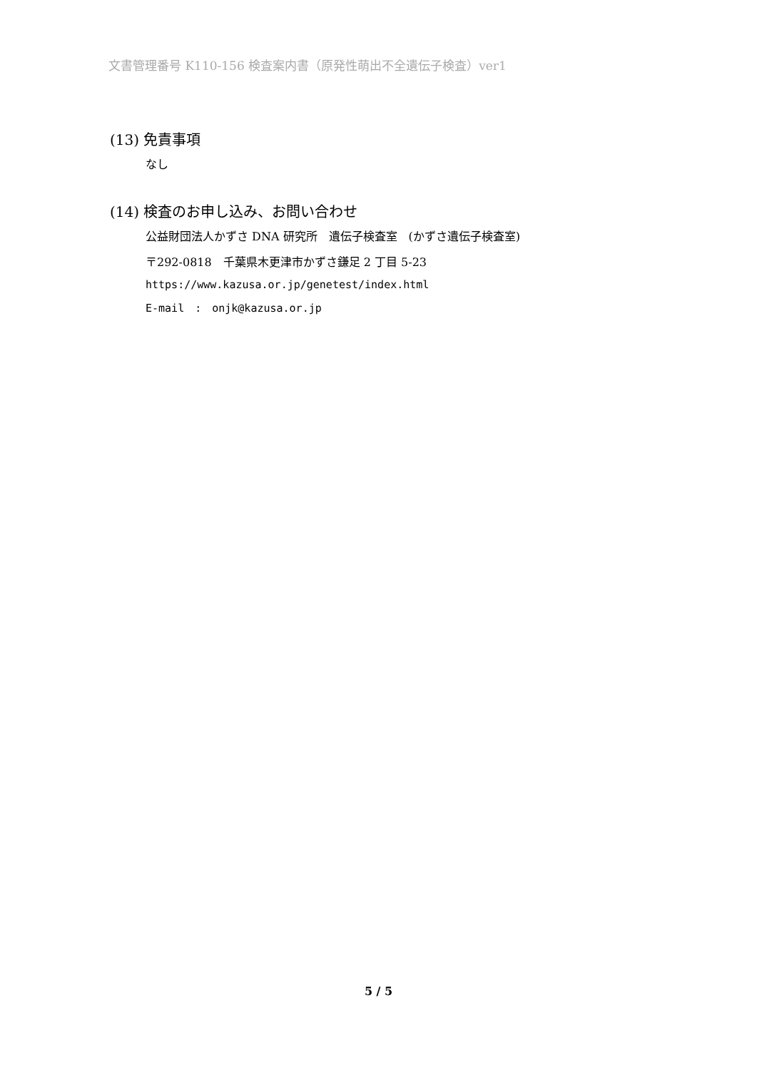文書管理番号 K110-156 検査案内書（原発性萌出不全遺伝子検査）ver1
(13) 免責事項
なし
(14) 検査のお申し込み、お問い合わせ
公益財団法人かずさ DNA 研究所　遺伝子検査室　(かずさ遺伝子検査室)
〒292-0818　千葉県木更津市かずさ鎌足 2 丁目 5-23
https://www.kazusa.or.jp/genetest/index.html
E-mail　:　onjk@kazusa.or.jp
5 / 5